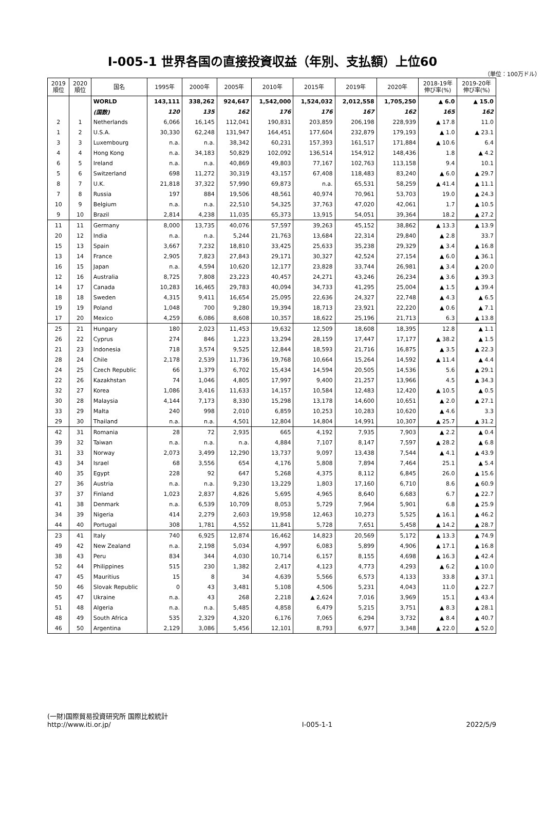Ⅰ-005-1 世界各国の直接投資収益（年別、支払額）上位60
（単位：100万ドル）
| 2019 順位 | 2020 順位 | 国名 | 1995年 | 2000年 | 2005年 | 2010年 | 2015年 | 2019年 | 2020年 | 2018-19年 伸び率(%) | 2019-20年 伸び率(%) |
| --- | --- | --- | --- | --- | --- | --- | --- | --- | --- | --- | --- |
| | | WORLD | 143,111 | 338,262 | 924,647 | 1,542,000 | 1,524,032 | 2,012,558 | 1,705,250 | ▲ 6.0 | ▲ 15.0 |
| | | (国数) | 120 | 135 | 162 | 176 | 176 | 167 | 162 | 165 | 162 |
| 2 | 1 | Netherlands | 6,066 | 16,145 | 112,041 | 190,831 | 203,859 | 206,198 | 228,939 | ▲ 17.8 | 11.0 |
| 1 | 2 | U.S.A. | 30,330 | 62,248 | 131,947 | 164,451 | 177,604 | 232,879 | 179,193 | ▲ 1.0 | ▲ 23.1 |
| 3 | 3 | Luxembourg | n.a. | n.a. | 38,342 | 60,231 | 157,393 | 161,517 | 171,884 | ▲ 10.6 | 6.4 |
| 4 | 4 | Hong Kong | n.a. | 34,183 | 50,829 | 102,092 | 136,514 | 154,912 | 148,436 | 1.8 | ▲ 4.2 |
| 6 | 5 | Ireland | n.a. | n.a. | 40,869 | 49,803 | 77,167 | 102,763 | 113,158 | 9.4 | 10.1 |
| 5 | 6 | Switzerland | 698 | 11,272 | 30,319 | 43,157 | 67,408 | 118,483 | 83,240 | ▲ 6.0 | ▲ 29.7 |
| 8 | 7 | U.K. | 21,818 | 37,322 | 57,990 | 69,873 | n.a. | 65,531 | 58,259 | ▲ 41.4 | ▲ 11.1 |
| 7 | 8 | Russia | 197 | 884 | 19,506 | 48,561 | 40,974 | 70,961 | 53,703 | 19.0 | ▲ 24.3 |
| 10 | 9 | Belgium | n.a. | n.a. | 22,510 | 54,325 | 37,763 | 47,020 | 42,061 | 1.7 | ▲ 10.5 |
| 9 | 10 | Brazil | 2,814 | 4,238 | 11,035 | 65,373 | 13,915 | 54,051 | 39,364 | 18.2 | ▲ 27.2 |
| 11 | 11 | Germany | 8,000 | 13,735 | 40,076 | 57,597 | 39,263 | 45,152 | 38,862 | ▲ 13.3 | ▲ 13.9 |
| 20 | 12 | India | n.a. | n.a. | 5,244 | 21,763 | 13,684 | 22,314 | 29,840 | ▲ 2.8 | 33.7 |
| 15 | 13 | Spain | 3,667 | 7,232 | 18,810 | 33,425 | 25,633 | 35,238 | 29,329 | ▲ 3.4 | ▲ 16.8 |
| 13 | 14 | France | 2,905 | 7,823 | 27,843 | 29,171 | 30,327 | 42,524 | 27,154 | ▲ 6.0 | ▲ 36.1 |
| 16 | 15 | Japan | n.a. | 4,594 | 10,620 | 12,177 | 23,828 | 33,744 | 26,981 | ▲ 3.4 | ▲ 20.0 |
| 12 | 16 | Australia | 8,725 | 7,808 | 23,223 | 40,457 | 24,271 | 43,246 | 26,234 | ▲ 3.6 | ▲ 39.3 |
| 14 | 17 | Canada | 10,283 | 16,465 | 29,783 | 40,094 | 34,733 | 41,295 | 25,004 | ▲ 1.5 | ▲ 39.4 |
| 18 | 18 | Sweden | 4,315 | 9,411 | 16,654 | 25,095 | 22,636 | 24,327 | 22,748 | ▲ 4.3 | ▲ 6.5 |
| 19 | 19 | Poland | 1,048 | 700 | 9,280 | 19,394 | 18,713 | 23,921 | 22,220 | ▲ 0.6 | ▲ 7.1 |
| 17 | 20 | Mexico | 4,259 | 6,086 | 8,608 | 10,357 | 18,622 | 25,196 | 21,713 | 6.3 | ▲ 13.8 |
| 25 | 21 | Hungary | 180 | 2,023 | 11,453 | 19,632 | 12,509 | 18,608 | 18,395 | 12.8 | ▲ 1.1 |
| 26 | 22 | Cyprus | 274 | 846 | 1,223 | 13,294 | 28,159 | 17,447 | 17,177 | ▲ 38.2 | ▲ 1.5 |
| 21 | 23 | Indonesia | 718 | 3,574 | 9,525 | 12,844 | 18,593 | 21,716 | 16,875 | ▲ 3.5 | ▲ 22.3 |
| 28 | 24 | Chile | 2,178 | 2,539 | 11,736 | 19,768 | 10,664 | 15,264 | 14,592 | ▲ 11.4 | ▲ 4.4 |
| 24 | 25 | Czech Republic | 66 | 1,379 | 6,702 | 15,434 | 14,594 | 20,505 | 14,536 | 5.6 | ▲ 29.1 |
| 22 | 26 | Kazakhstan | 74 | 1,046 | 4,805 | 17,997 | 9,400 | 21,257 | 13,966 | 4.5 | ▲ 34.3 |
| 32 | 27 | Korea | 1,086 | 3,416 | 11,633 | 14,157 | 10,584 | 12,483 | 12,420 | ▲ 10.5 | ▲ 0.5 |
| 30 | 28 | Malaysia | 4,144 | 7,173 | 8,330 | 15,298 | 13,178 | 14,600 | 10,651 | ▲ 2.0 | ▲ 27.1 |
| 33 | 29 | Malta | 240 | 998 | 2,010 | 6,859 | 10,253 | 10,283 | 10,620 | ▲ 4.6 | 3.3 |
| 29 | 30 | Thailand | n.a. | n.a. | 4,501 | 12,804 | 14,804 | 14,991 | 10,307 | ▲ 25.7 | ▲ 31.2 |
| 42 | 31 | Romania | 28 | 72 | 2,935 | 665 | 4,192 | 7,935 | 7,903 | ▲ 2.2 | ▲ 0.4 |
| 39 | 32 | Taiwan | n.a. | n.a. | n.a. | 4,884 | 7,107 | 8,147 | 7,597 | ▲ 28.2 | ▲ 6.8 |
| 31 | 33 | Norway | 2,073 | 3,499 | 12,290 | 13,737 | 9,097 | 13,438 | 7,544 | ▲ 4.1 | ▲ 43.9 |
| 43 | 34 | Israel | 68 | 3,556 | 654 | 4,176 | 5,808 | 7,894 | 7,464 | 25.1 | ▲ 5.4 |
| 40 | 35 | Egypt | 228 | 92 | 647 | 5,268 | 4,375 | 8,112 | 6,845 | 26.0 | ▲ 15.6 |
| 27 | 36 | Austria | n.a. | n.a. | 9,230 | 13,229 | 1,803 | 17,160 | 6,710 | 8.6 | ▲ 60.9 |
| 37 | 37 | Finland | 1,023 | 2,837 | 4,826 | 5,695 | 4,965 | 8,640 | 6,683 | 6.7 | ▲ 22.7 |
| 41 | 38 | Denmark | n.a. | 6,539 | 10,709 | 8,053 | 5,729 | 7,964 | 5,901 | 6.8 | ▲ 25.9 |
| 34 | 39 | Nigeria | 414 | 2,279 | 2,603 | 19,958 | 12,463 | 10,273 | 5,525 | ▲ 16.1 | ▲ 46.2 |
| 44 | 40 | Portugal | 308 | 1,781 | 4,552 | 11,841 | 5,728 | 7,651 | 5,458 | ▲ 14.2 | ▲ 28.7 |
| 23 | 41 | Italy | 740 | 6,925 | 12,874 | 16,462 | 14,823 | 20,569 | 5,172 | ▲ 13.3 | ▲ 74.9 |
| 49 | 42 | New Zealand | n.a. | 2,198 | 5,034 | 4,997 | 6,083 | 5,899 | 4,906 | ▲ 17.1 | ▲ 16.8 |
| 38 | 43 | Peru | 834 | 344 | 4,030 | 10,714 | 6,157 | 8,155 | 4,698 | ▲ 16.3 | ▲ 42.4 |
| 52 | 44 | Philippines | 515 | 230 | 1,382 | 2,417 | 4,123 | 4,773 | 4,293 | ▲ 6.2 | ▲ 10.0 |
| 47 | 45 | Mauritius | 15 | 8 | 34 | 4,639 | 5,566 | 6,573 | 4,133 | 33.8 | ▲ 37.1 |
| 50 | 46 | Slovak Republic | 0 | 43 | 3,481 | 5,108 | 4,506 | 5,231 | 4,043 | 11.0 | ▲ 22.7 |
| 45 | 47 | Ukraine | n.a. | 43 | 268 | 2,218 | ▲ 2,624 | 7,016 | 3,969 | 15.1 | ▲ 43.4 |
| 51 | 48 | Algeria | n.a. | n.a. | 5,485 | 4,858 | 6,479 | 5,215 | 3,751 | ▲ 8.3 | ▲ 28.1 |
| 48 | 49 | South Africa | 535 | 2,329 | 4,320 | 6,176 | 7,065 | 6,294 | 3,732 | ▲ 8.4 | ▲ 40.7 |
| 46 | 50 | Argentina | 2,129 | 3,086 | 5,456 | 12,101 | 8,793 | 6,977 | 3,348 | ▲ 22.0 | ▲ 52.0 |
(一財)国際貿易投資研究所 国際比較統計
http://www.iti.or.jp/
Ⅰ-005-1-1
2022/5/9